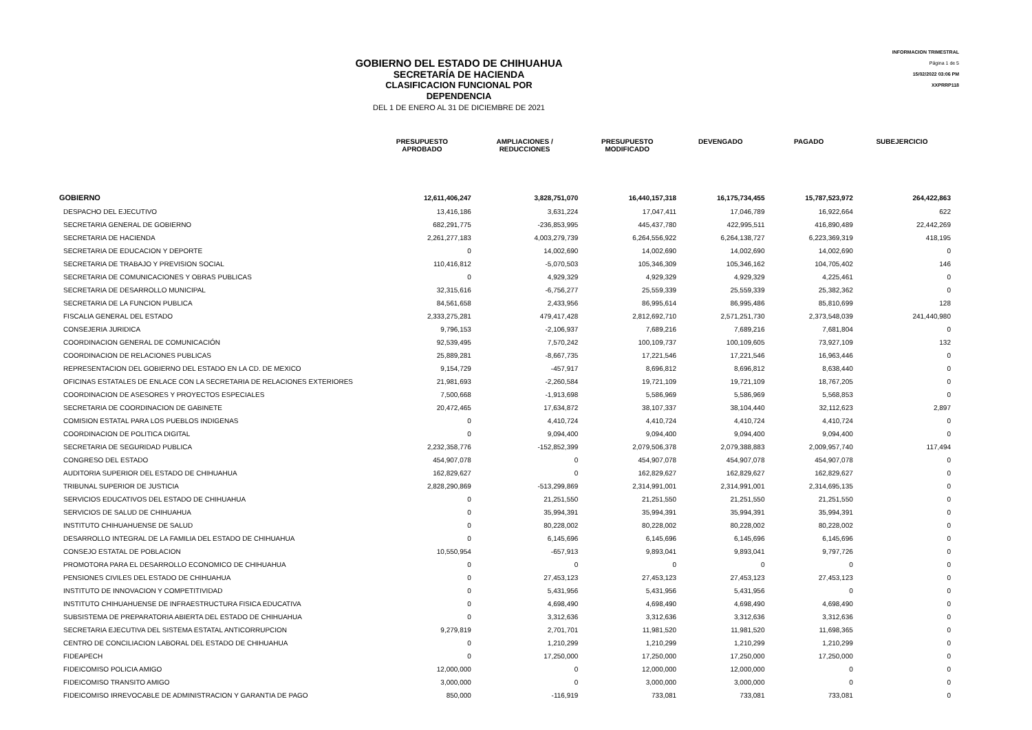GOBIERNO DEL ESTADO DE CHIHUAHUA
SECRETARÍA DE HACIENDA
CLASIFICACION FUNCIONAL POR DEPENDENCIA
DEL 1 DE ENERO AL 31 DE DICIEMBRE DE 2021
INFORMACION TRIMESTRAL
Página 1 de 5
15/02/2022 03:06 PM
XXPRRP118
| | PRESUPUESTO APROBADO | AMPLIACIONES / REDUCCIONES | PRESUPUESTO MODIFICADO | DEVENGADO | PAGADO | SUBEJERCICIO |
| --- | --- | --- | --- | --- | --- | --- |
| GOBIERNO | 12,611,406,247 | 3,828,751,070 | 16,440,157,318 | 16,175,734,455 | 15,787,523,972 | 264,422,863 |
| DESPACHO DEL EJECUTIVO | 13,416,186 | 3,631,224 | 17,047,411 | 17,046,789 | 16,922,664 | 622 |
| SECRETARIA GENERAL DE GOBIERNO | 682,291,775 | -236,853,995 | 445,437,780 | 422,995,511 | 416,890,489 | 22,442,269 |
| SECRETARIA DE HACIENDA | 2,261,277,183 | 4,003,279,739 | 6,264,556,922 | 6,264,138,727 | 6,223,369,319 | 418,195 |
| SECRETARIA DE EDUCACION Y DEPORTE | 0 | 14,002,690 | 14,002,690 | 14,002,690 | 14,002,690 | 0 |
| SECRETARIA DE TRABAJO Y PREVISION SOCIAL | 110,416,812 | -5,070,503 | 105,346,309 | 105,346,162 | 104,705,402 | 146 |
| SECRETARIA DE COMUNICACIONES Y OBRAS PUBLICAS | 0 | 4,929,329 | 4,929,329 | 4,929,329 | 4,225,461 | 0 |
| SECRETARIA DE DESARROLLO MUNICIPAL | 32,315,616 | -6,756,277 | 25,559,339 | 25,559,339 | 25,382,362 | 0 |
| SECRETARIA DE LA FUNCION PUBLICA | 84,561,658 | 2,433,956 | 86,995,614 | 86,995,486 | 85,810,699 | 128 |
| FISCALIA GENERAL DEL ESTADO | 2,333,275,281 | 479,417,428 | 2,812,692,710 | 2,571,251,730 | 2,373,548,039 | 241,440,980 |
| CONSEJERIA JURIDICA | 9,796,153 | -2,106,937 | 7,689,216 | 7,689,216 | 7,681,804 | 0 |
| COORDINACION GENERAL DE COMUNICACIÓN | 92,539,495 | 7,570,242 | 100,109,737 | 100,109,605 | 73,927,109 | 132 |
| COORDINACION DE RELACIONES PUBLICAS | 25,889,281 | -8,667,735 | 17,221,546 | 17,221,546 | 16,963,446 | 0 |
| REPRESENTACION DEL GOBIERNO DEL ESTADO EN LA CD. DE MEXICO | 9,154,729 | -457,917 | 8,696,812 | 8,696,812 | 8,638,440 | 0 |
| OFICINAS ESTATALES DE ENLACE CON LA SECRETARIA DE RELACIONES EXTERIORES | 21,981,693 | -2,260,584 | 19,721,109 | 19,721,109 | 18,767,205 | 0 |
| COORDINACION DE ASESORES Y PROYECTOS ESPECIALES | 7,500,668 | -1,913,698 | 5,586,969 | 5,586,969 | 5,568,853 | 0 |
| SECRETARIA DE COORDINACION DE GABINETE | 20,472,465 | 17,634,872 | 38,107,337 | 38,104,440 | 32,112,623 | 2,897 |
| COMISION ESTATAL PARA LOS PUEBLOS INDIGENAS | 0 | 4,410,724 | 4,410,724 | 4,410,724 | 4,410,724 | 0 |
| COORDINACION DE POLITICA DIGITAL | 0 | 9,094,400 | 9,094,400 | 9,094,400 | 9,094,400 | 0 |
| SECRETARIA DE SEGURIDAD PUBLICA | 2,232,358,776 | -152,852,399 | 2,079,506,378 | 2,079,388,883 | 2,009,957,740 | 117,494 |
| CONGRESO DEL ESTADO | 454,907,078 | 0 | 454,907,078 | 454,907,078 | 454,907,078 | 0 |
| AUDITORIA SUPERIOR DEL ESTADO DE CHIHUAHUA | 162,829,627 | 0 | 162,829,627 | 162,829,627 | 162,829,627 | 0 |
| TRIBUNAL SUPERIOR DE JUSTICIA | 2,828,290,869 | -513,299,869 | 2,314,991,001 | 2,314,991,001 | 2,314,695,135 | 0 |
| SERVICIOS EDUCATIVOS DEL ESTADO DE CHIHUAHUA | 0 | 21,251,550 | 21,251,550 | 21,251,550 | 21,251,550 | 0 |
| SERVICIOS DE SALUD DE CHIHUAHUA | 0 | 35,994,391 | 35,994,391 | 35,994,391 | 35,994,391 | 0 |
| INSTITUTO CHIHUAHUENSE DE SALUD | 0 | 80,228,002 | 80,228,002 | 80,228,002 | 80,228,002 | 0 |
| DESARROLLO INTEGRAL DE LA FAMILIA DEL ESTADO DE CHIHUAHUA | 0 | 6,145,696 | 6,145,696 | 6,145,696 | 6,145,696 | 0 |
| CONSEJO ESTATAL DE POBLACION | 10,550,954 | -657,913 | 9,893,041 | 9,893,041 | 9,797,726 | 0 |
| PROMOTORA PARA EL DESARROLLO ECONOMICO DE CHIHUAHUA | 0 | 0 | 0 | 0 | 0 | 0 |
| PENSIONES CIVILES DEL ESTADO DE CHIHUAHUA | 0 | 27,453,123 | 27,453,123 | 27,453,123 | 27,453,123 | 0 |
| INSTITUTO DE INNOVACION Y COMPETITIVIDAD | 0 | 5,431,956 | 5,431,956 | 5,431,956 | 0 | 0 |
| INSTITUTO CHIHUAHUENSE DE INFRAESTRUCTURA FISICA EDUCATIVA | 0 | 4,698,490 | 4,698,490 | 4,698,490 | 4,698,490 | 0 |
| SUBSISTEMA DE PREPARATORIA ABIERTA DEL ESTADO DE CHIHUAHUA | 0 | 3,312,636 | 3,312,636 | 3,312,636 | 3,312,636 | 0 |
| SECRETARIA EJECUTIVA DEL SISTEMA ESTATAL ANTICORRUPCION | 9,279,819 | 2,701,701 | 11,981,520 | 11,981,520 | 11,698,365 | 0 |
| CENTRO DE CONCILIACION LABORAL DEL ESTADO DE CHIHUAHUA | 0 | 1,210,299 | 1,210,299 | 1,210,299 | 1,210,299 | 0 |
| FIDEAPECH | 0 | 17,250,000 | 17,250,000 | 17,250,000 | 17,250,000 | 0 |
| FIDEICOMISO POLICIA AMIGO | 12,000,000 | 0 | 12,000,000 | 12,000,000 | 0 | 0 |
| FIDEICOMISO TRANSITO AMIGO | 3,000,000 | 0 | 3,000,000 | 3,000,000 | 0 | 0 |
| FIDEICOMISO IRREVOCABLE DE ADMINISTRACION Y GARANTIA DE PAGO | 850,000 | -116,919 | 733,081 | 733,081 | 733,081 | 0 |